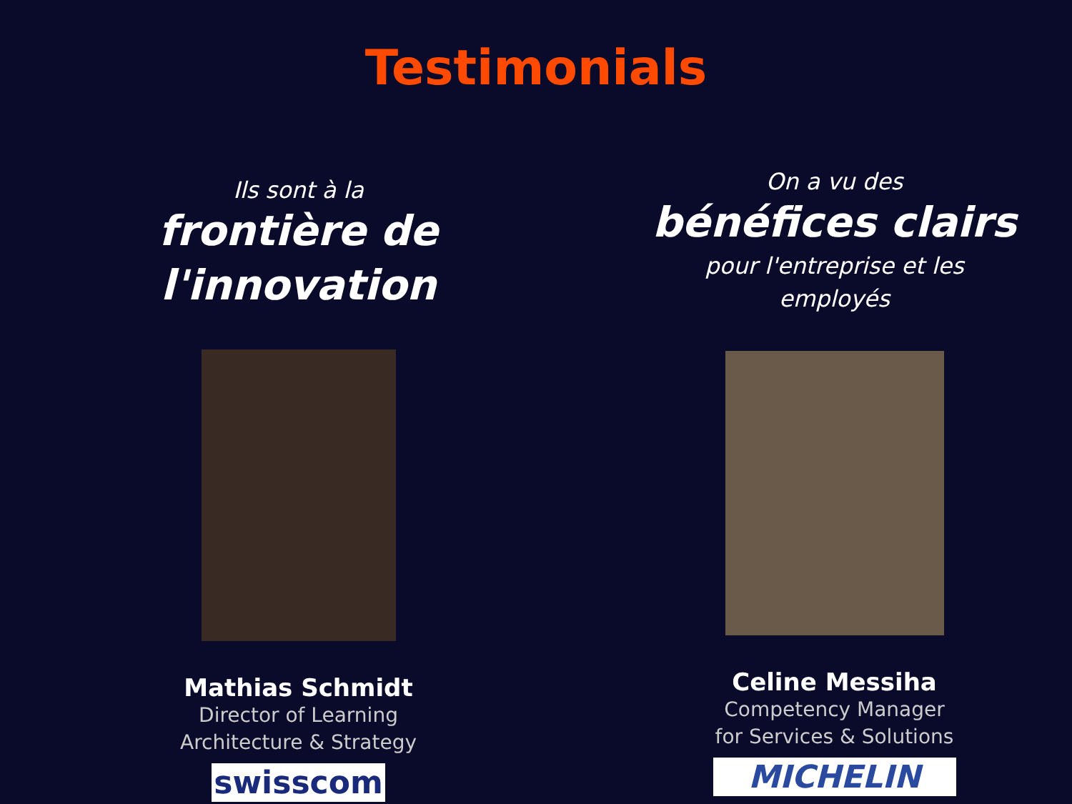Testimonials
Ils sont à la
frontière de
l'innovation
Mathias Schmidt
Director of Learning
Architecture & Strategy
swisscom
On a vu des
bénéfices clairs
pour l'entreprise et les
employés
Celine Messiha
Competency Manager
for Services & Solutions
MICHELIN